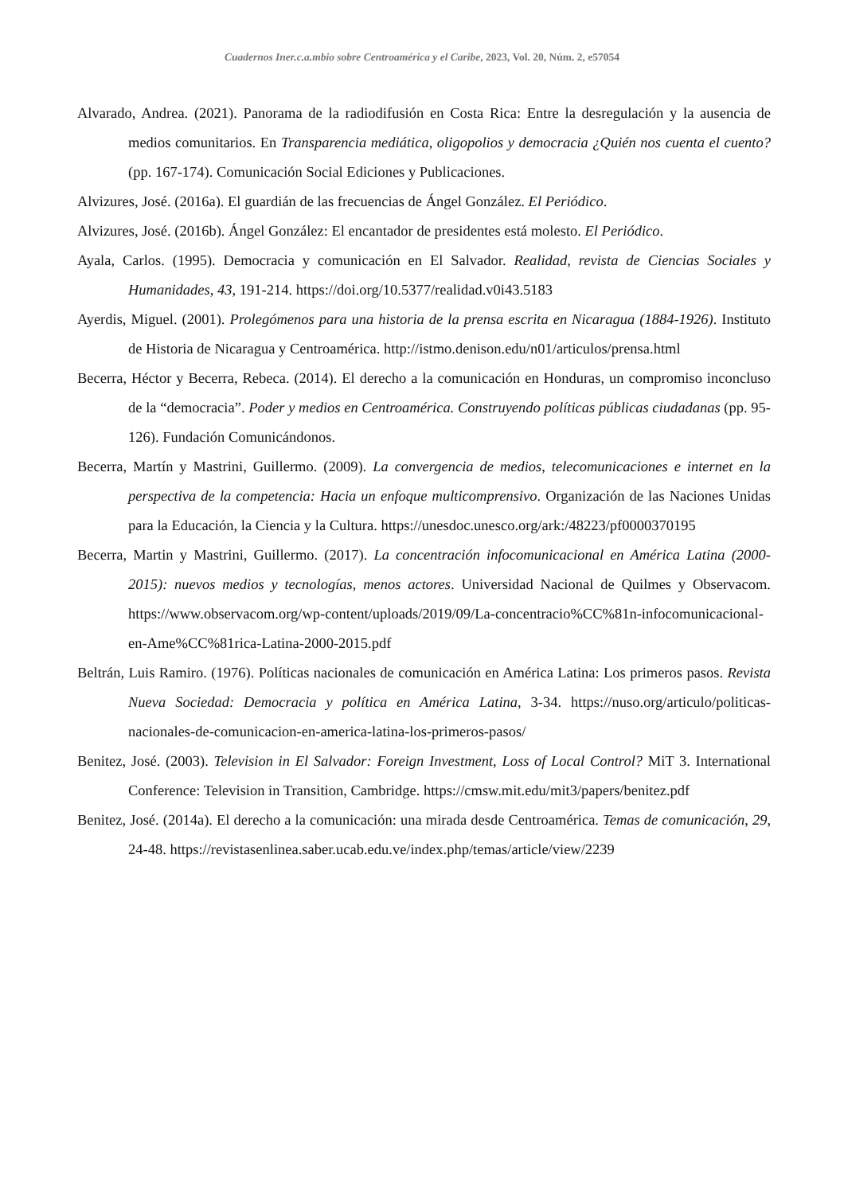Cuadernos Iner.c.a.mbio sobre Centroamérica y el Caribe, 2023, Vol. 20, Núm. 2, e57054
Alvarado, Andrea. (2021). Panorama de la radiodifusión en Costa Rica: Entre la desregulación y la ausencia de medios comunitarios. En Transparencia mediática, oligopolios y democracia ¿Quién nos cuenta el cuento? (pp. 167-174). Comunicación Social Ediciones y Publicaciones.
Alvizures, José. (2016a). El guardián de las frecuencias de Ángel González. El Periódico.
Alvizures, José. (2016b). Ángel González: El encantador de presidentes está molesto. El Periódico.
Ayala, Carlos. (1995). Democracia y comunicación en El Salvador. Realidad, revista de Ciencias Sociales y Humanidades, 43, 191-214. https://doi.org/10.5377/realidad.v0i43.5183
Ayerdis, Miguel. (2001). Prolegómenos para una historia de la prensa escrita en Nicaragua (1884-1926). Instituto de Historia de Nicaragua y Centroamérica. http://istmo.denison.edu/n01/articulos/prensa.html
Becerra, Héctor y Becerra, Rebeca. (2014). El derecho a la comunicación en Honduras, un compromiso inconcluso de la “democracia”. Poder y medios en Centroamérica. Construyendo políticas públicas ciudadanas (pp. 95-126). Fundación Comunicándonos.
Becerra, Martín y Mastrini, Guillermo. (2009). La convergencia de medios, telecomunicaciones e internet en la perspectiva de la competencia: Hacia un enfoque multicomprensivo. Organización de las Naciones Unidas para la Educación, la Ciencia y la Cultura. https://unesdoc.unesco.org/ark:/48223/pf0000370195
Becerra, Martin y Mastrini, Guillermo. (2017). La concentración infocomunicacional en América Latina (2000-2015): nuevos medios y tecnologías, menos actores. Universidad Nacional de Quilmes y Observacom. https://www.observacom.org/wp-content/uploads/2019/09/La-concentracio%CC%81n-infocomunicacional-en-Ame%CC%81rica-Latina-2000-2015.pdf
Beltrán, Luis Ramiro. (1976). Políticas nacionales de comunicación en América Latina: Los primeros pasos. Revista Nueva Sociedad: Democracia y política en América Latina, 3-34. https://nuso.org/articulo/politicas-nacionales-de-comunicacion-en-america-latina-los-primeros-pasos/
Benitez, José. (2003). Television in El Salvador: Foreign Investment, Loss of Local Control? MiT 3. International Conference: Television in Transition, Cambridge. https://cmsw.mit.edu/mit3/papers/benitez.pdf
Benitez, José. (2014a). El derecho a la comunicación: una mirada desde Centroamérica. Temas de comunicación, 29, 24-48. https://revistasenlinea.saber.ucab.edu.ve/index.php/temas/article/view/2239